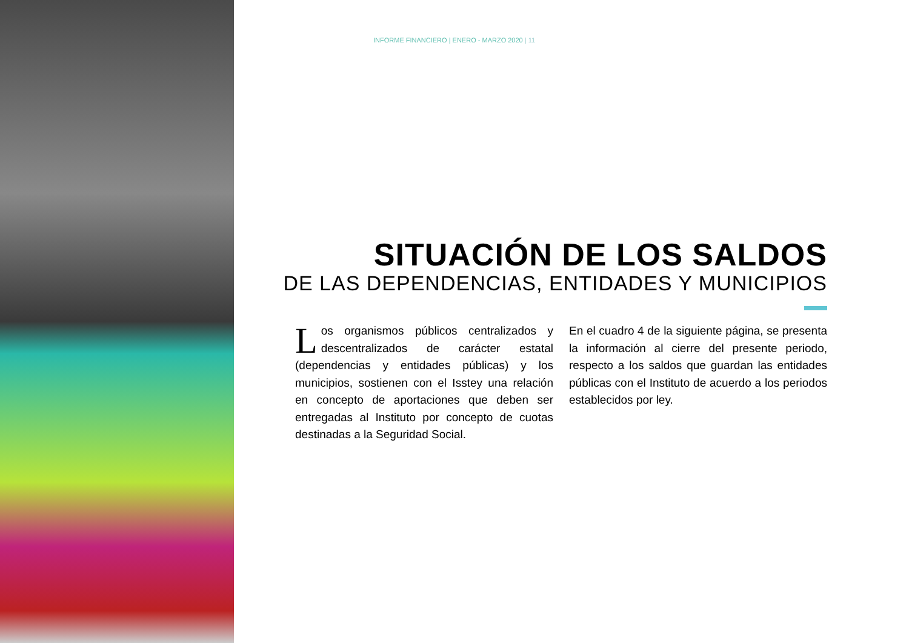INFORME FINANCIERO | ENERO - MARZO 2020 | 11
SITUACIÓN DE LOS SALDOS
DE LAS DEPENDENCIAS, ENTIDADES Y MUNICIPIOS
Los organismos públicos centralizados y descentralizados de carácter estatal (dependencias y entidades públicas) y los municipios, sostienen con el Isstey una relación en concepto de aportaciones que deben ser entregadas al Instituto por concepto de cuotas destinadas a la Seguridad Social.
En el cuadro 4 de la siguiente página, se presenta la información al cierre del presente periodo, respecto a los saldos que guardan las entidades públicas con el Instituto de acuerdo a los periodos establecidos por ley.